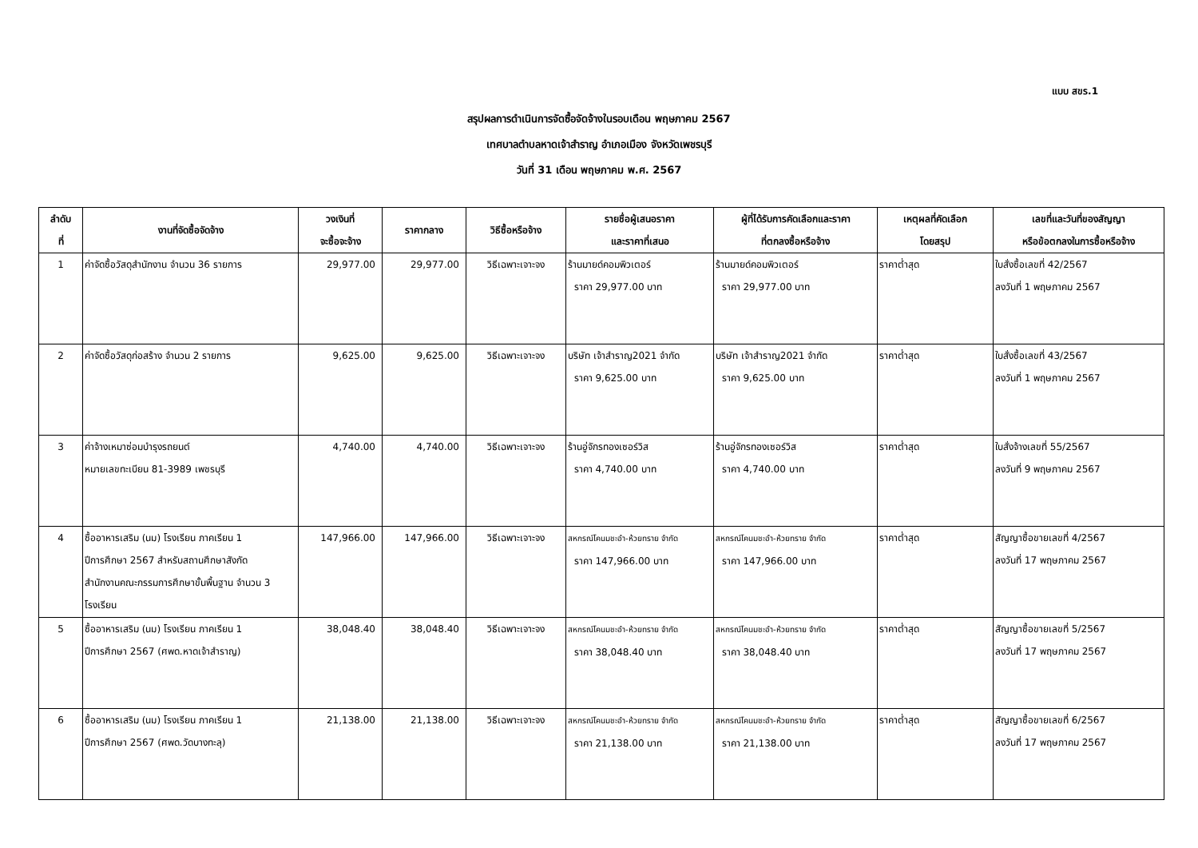แบบ สขร.1
สรุปผลการดำเนินการจัดซื้อจัดจ้างในรอบเดือน พฤษภาคม 2567
เทศบาลตำบลหาดเจ้าสำราญ อำเภอเมือง จังหวัดเพชรบุรี
วันที่ 31 เดือน พฤษภาคม พ.ศ. 2567
| ลำดับ ที่ | งานที่จัดซื้อจัดจ้าง | วงเงินที่ จะซื้อจะจ้าง | ราคากลาง | วิธีซื้อหรือจ้าง | รายชื่อผู้เสนอราคา และราคาที่เสนอ | ผู้ที่ได้รับการคัดเลือกและราคา ที่ตกลงซื้อหรือจ้าง | เหตุผลที่คัดเลือก โดยสรุป | เลขที่และวันที่ของสัญญา หรือข้อตกลงในการซื้อหรือจ้าง |
| --- | --- | --- | --- | --- | --- | --- | --- | --- |
| 1 | ค่าจัดซื้อวัสดุสำนักงาน จำนวน 36 รายการ | 29,977.00 | 29,977.00 | วิธีเฉพาะเจาะจง | ร้านมายด์คอมพิวเตอร์ ราคา 29,977.00 บาท | ร้านมายด์คอมพิวเตอร์ ราคา 29,977.00 บาท | ราคาต่ำสุด | ใบสั่งซื้อเลขที่ 42/2567 ลงวันที่ 1 พฤษภาคม 2567 |
| 2 | ค่าจัดซื้อวัสดุก่อสร้าง จำนวน 2 รายการ | 9,625.00 | 9,625.00 | วิธีเฉพาะเจาะจง | บริษัท เจ้าสำราญ2021 จำกัด ราคา 9,625.00 บาท | บริษัท เจ้าสำราญ2021 จำกัด ราคา 9,625.00 บาท | ราคาต่ำสุด | ใบสั่งซื้อเลขที่ 43/2567 ลงวันที่ 1 พฤษภาคม 2567 |
| 3 | ค่าจ้างเหมาซ่อมบำรุงรถยนต์ หมายเลขทะเบียน 81-3989 เพชรบุรี | 4,740.00 | 4,740.00 | วิธีเฉพาะเจาะจง | ร้านอู่จักรทองเซอร์วิส ราคา 4,740.00 บาท | ร้านอู่จักรทองเซอร์วิส ราคา 4,740.00 บาท | ราคาต่ำสุด | ใบสั่งจ้างเลขที่ 55/2567 ลงวันที่ 9 พฤษภาคม 2567 |
| 4 | ซื้ออาหารเสริม (นม) โรงเรียน ภาคเรียน 1 ปีการศึกษา 2567 สำหรับสถานศึกษาสังกัด สำนักงานคณะกรรมการศึกษาขั้นพื้นฐาน จำนวน 3 โรงเรียน | 147,966.00 | 147,966.00 | วิธีเฉพาะเจาะจง | สหกรณ์โคนมชะอำ-ห้วยทราย จำกัด ราคา 147,966.00 บาท | สหกรณ์โคนมชะอำ-ห้วยทราย จำกัด ราคา 147,966.00 บาท | ราคาต่ำสุด | สัญญาซื้อขายเลขที่ 4/2567 ลงวันที่ 17 พฤษภาคม 2567 |
| 5 | ซื้ออาหารเสริม (นม) โรงเรียน ภาคเรียน 1 ปีการศึกษา 2567 (ศพด.หาดเจ้าสำราญ) | 38,048.40 | 38,048.40 | วิธีเฉพาะเจาะจง | สหกรณ์โคนมชะอำ-ห้วยทราย จำกัด ราคา 38,048.40 บาท | สหกรณ์โคนมชะอำ-ห้วยทราย จำกัด ราคา 38,048.40 บาท | ราคาต่ำสุด | สัญญาซื้อขายเลขที่ 5/2567 ลงวันที่ 17 พฤษภาคม 2567 |
| 6 | ซื้ออาหารเสริม (นม) โรงเรียน ภาคเรียน 1 ปีการศึกษา 2567 (ศพด.วัดบางทะลุ) | 21,138.00 | 21,138.00 | วิธีเฉพาะเจาะจง | สหกรณ์โคนมชะอำ-ห้วยทราย จำกัด ราคา 21,138.00 บาท | สหกรณ์โคนมชะอำ-ห้วยทราย จำกัด ราคา 21,138.00 บาท | ราคาต่ำสุด | สัญญาซื้อขายเลขที่ 6/2567 ลงวันที่ 17 พฤษภาคม 2567 |